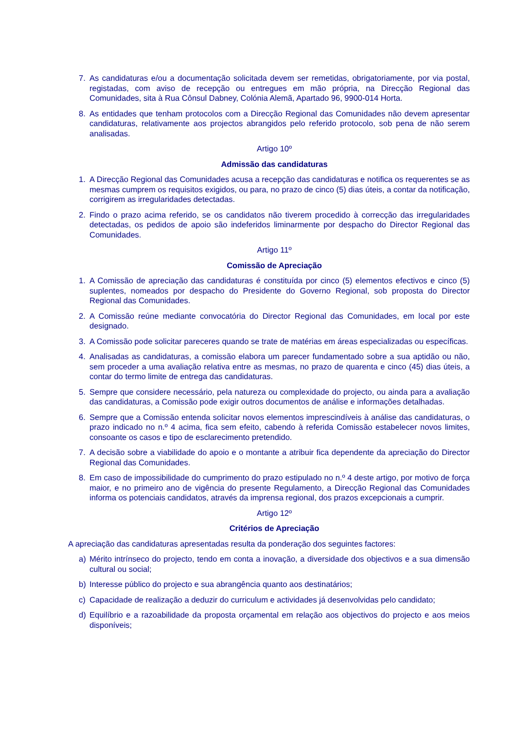7. As candidaturas e/ou a documentação solicitada devem ser remetidas, obrigatoriamente, por via postal, registadas, com aviso de recepção ou entregues em mão própria, na Direcção Regional das Comunidades, sita à Rua Cônsul Dabney, Colónia Alemã, Apartado 96, 9900-014 Horta.
8. As entidades que tenham protocolos com a Direcção Regional das Comunidades não devem apresentar candidaturas, relativamente aos projectos abrangidos pelo referido protocolo, sob pena de não serem analisadas.
Artigo 10º
Admissão das candidaturas
1. A Direcção Regional das Comunidades acusa a recepção das candidaturas e notifica os requerentes se as mesmas cumprem os requisitos exigidos, ou para, no prazo de cinco (5) dias úteis, a contar da notificação, corrigirem as irregularidades detectadas.
2. Findo o prazo acima referido, se os candidatos não tiverem procedido à correcção das irregularidades detectadas, os pedidos de apoio são indeferidos liminarmente por despacho do Director Regional das Comunidades.
Artigo 11º
Comissão de Apreciação
1. A Comissão de apreciação das candidaturas é constituída por cinco (5) elementos efectivos e cinco (5) suplentes, nomeados por despacho do Presidente do Governo Regional, sob proposta do Director Regional das Comunidades.
2. A Comissão reúne mediante convocatória do Director Regional das Comunidades, em local por este designado.
3. A Comissão pode solicitar pareceres quando se trate de matérias em áreas especializadas ou específicas.
4. Analisadas as candidaturas, a comissão elabora um parecer fundamentado sobre a sua aptidão ou não, sem proceder a uma avaliação relativa entre as mesmas, no prazo de quarenta e cinco (45) dias úteis, a contar do termo limite de entrega das candidaturas.
5. Sempre que considere necessário, pela natureza ou complexidade do projecto, ou ainda para a avaliação das candidaturas, a Comissão pode exigir outros documentos de análise e informações detalhadas.
6. Sempre que a Comissão entenda solicitar novos elementos imprescindíveis à análise das candidaturas, o prazo indicado no n.º 4 acima, fica sem efeito, cabendo à referida Comissão estabelecer novos limites, consoante os casos e tipo de esclarecimento pretendido.
7. A decisão sobre a viabilidade do apoio e o montante a atribuir fica dependente da apreciação do Director Regional das Comunidades.
8. Em caso de impossibilidade do cumprimento do prazo estipulado no n.º 4 deste artigo, por motivo de força maior, e no primeiro ano de vigência do presente Regulamento, a Direcção Regional das Comunidades informa os potenciais candidatos, através da imprensa regional, dos prazos excepcionais a cumprir.
Artigo 12º
Critérios de Apreciação
A apreciação das candidaturas apresentadas resulta da ponderação dos seguintes factores:
a) Mérito intrínseco do projecto, tendo em conta a inovação, a diversidade dos objectivos e a sua dimensão cultural ou social;
b) Interesse público do projecto e sua abrangência quanto aos destinatários;
c) Capacidade de realização a deduzir do curriculum e actividades já desenvolvidas pelo candidato;
d) Equilíbrio e a razoabilidade da proposta orçamental em relação aos objectivos do projecto e aos meios disponíveis;